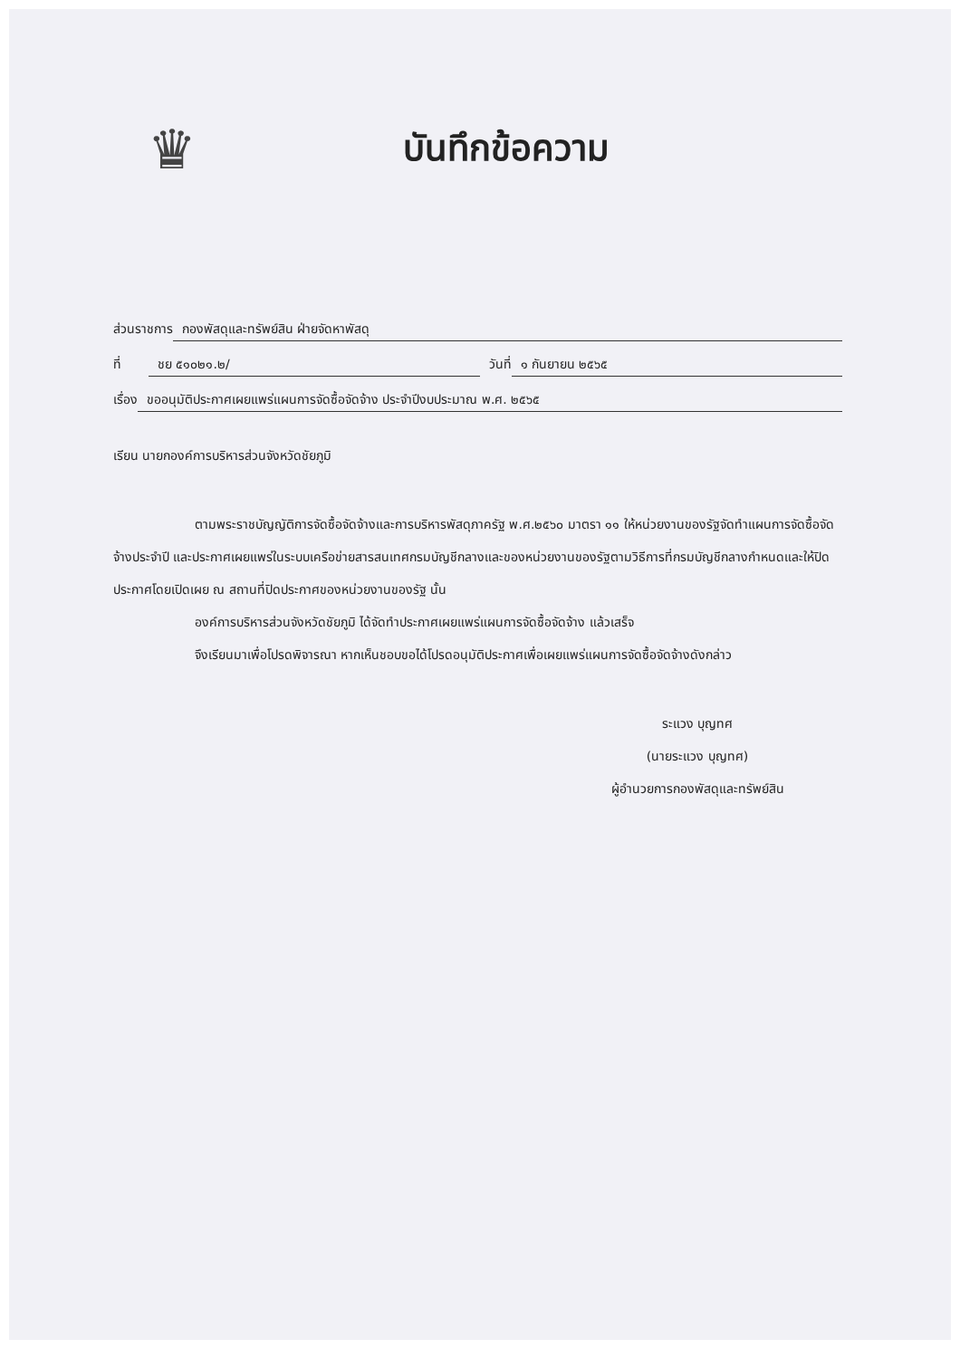♛
บันทึกข้อความ
ส่วนราชการ กองพัสดุและทรัพย์สิน ฝ่ายจัดหาพัสดุ
ที่ ชย ๕๑๐๒๑.๒/ วันที่ ๑ กันยายน ๒๕๖๕
เรื่อง ขออนุมัติประกาศเผยแพร่แผนการจัดซื้อจัดจ้าง ประจำปีงบประมาณ พ.ศ. ๒๕๖๕
เรียน นายกองค์การบริหารส่วนจังหวัดชัยภูมิ
ตามพระราชบัญญัติการจัดซื้อจัดจ้างและการบริหารพัสดุภาครัฐ พ.ศ.๒๕๖๐ มาตรา ๑๑ ให้หน่วยงานของรัฐจัดทำแผนการจัดซื้อจัดจ้างประจำปี และประกาศเผยแพร่ในระบบเครือข่ายสารสนเทศกรมบัญชีกลางและของหน่วยงานของรัฐตามวิธีการที่กรมบัญชีกลางกำหนดและให้ปิดประกาศโดยเปิดเผย ณ สถานที่ปิดประกาศของหน่วยงานของรัฐ นั้น
องค์การบริหารส่วนจังหวัดชัยภูมิ ได้จัดทำประกาศเผยแพร่แผนการจัดซื้อจัดจ้าง แล้วเสร็จ
จึงเรียนมาเพื่อโปรดพิจารณา หากเห็นชอบขอได้โปรดอนุมัติประกาศเพื่อเผยแพร่แผนการจัดซื้อจัดจ้างดังกล่าว
ระแวง บุญทศ
(นายระแวง บุญทศ)
ผู้อำนวยการกองพัสดุและทรัพย์สิน